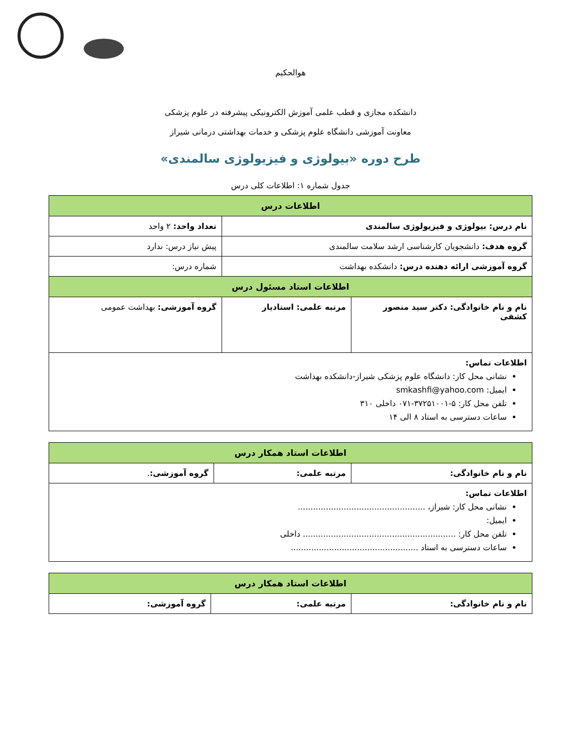هوالحکیم
دانشکده مجازی و قطب علمی آموزش الکترونیکی پیشرفته در علوم پزشکی
معاونت آموزشی دانشگاه علوم پزشکی و خدمات بهداشتی درمانی شیراز
طرح دوره «بیولوژی و فیزیولوژی سالمندی»
جدول شماره ۱: اطلاعات کلی درس
| اطلاعات درس | | |
| --- | --- | --- |
| نام درس: بیولوژی و فیزیولوژی سالمندی | | تعداد واحد: ۲ واحد |
| گروه هدف: دانشجویان کارشناسی ارشد سلامت سالمندی | | پیش نیاز درس: ندارد |
| گروه آموزشی ارائه دهنده درس: دانشکده بهداشت | | شماره درس: |
| اطلاعات استاد مسئول درس | | |
| نام و نام خانوادگی: دکتر سید منصور کشفی | مرتبه علمی: استادیار | گروه آموزشی: بهداشت عمومی |
| اطلاعات تماس: نشانی محل کار: دانشگاه علوم پزشکی شیراز-دانشکده بهداشت ایمیل: smkashfi@yahoo.com تلفن محل کار: ۵-۳۷۲۵۱۰۰۱-۰۷۱ داخلی ۳۱۰ ساعات دسترسی به استاد ۸ الی ۱۴ | | |
| اطلاعات استاد همکار درس | | |
| --- | --- | --- |
| نام و نام خانوادگی: | مرتبه علمی: | گروه آموزشی: . |
| اطلاعات تماس: نشانی محل کار: شیراز، .................................................. ایمیل: تلفن محل کار: ............................................................ داخلی ساعات دسترسی به استاد .................................................. | | |
| اطلاعات استاد همکار درس | | |
| --- | --- | --- |
| نام و نام خانوادگی: | مرتبه علمی: | گروه آموزشی: |